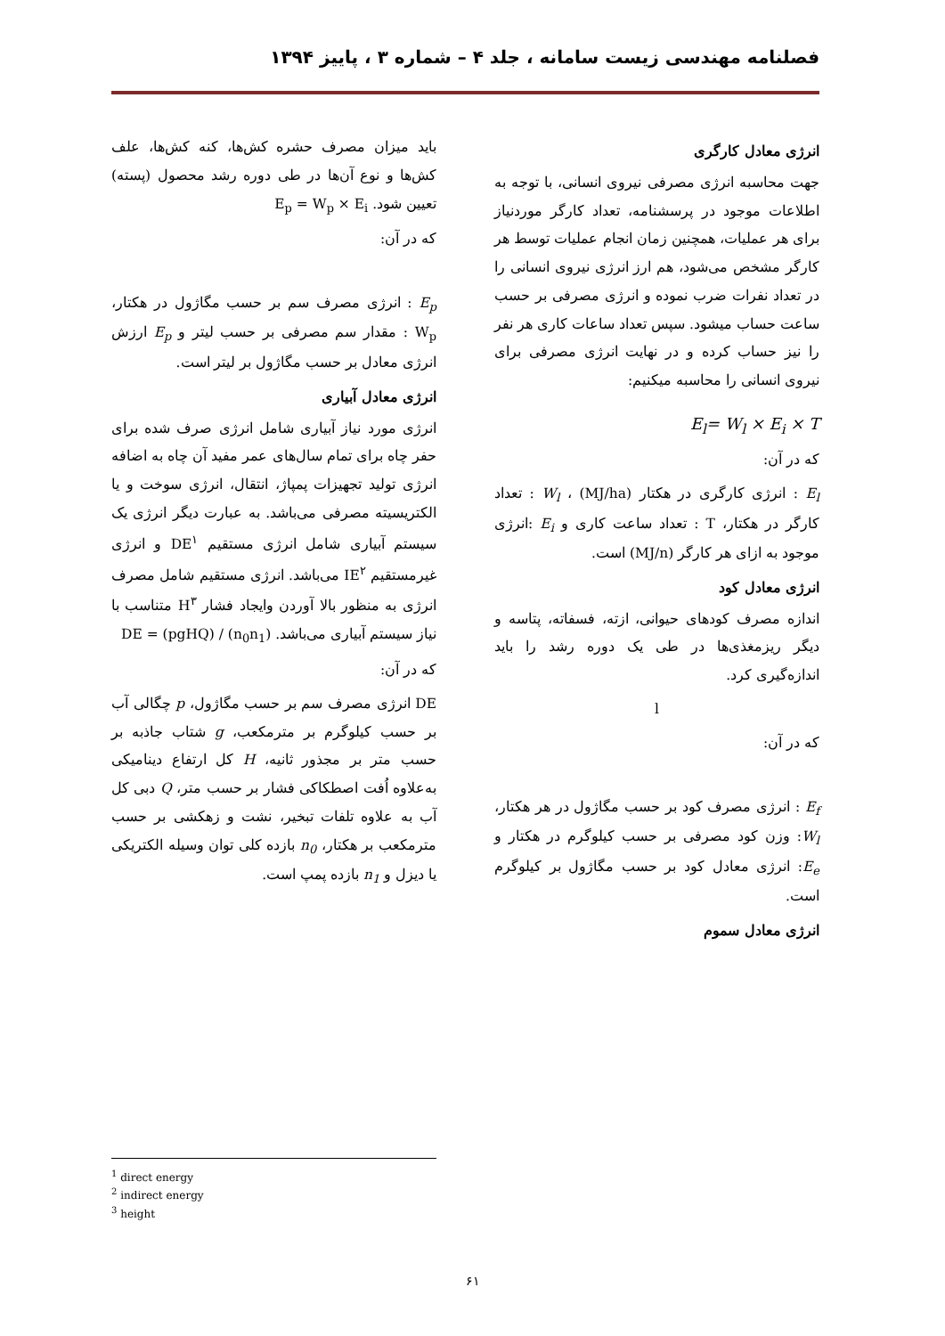فصلنامه مهندسی زیست سامانه ، جلد ۴ – شماره ۳ ، پاییز ۱۳۹۴
انرژی معادل کارگری
جهت محاسبه انرژی مصرفی نیروی انسانی، با توجه به اطلاعات موجود در پرسشنامه، تعداد کارگر موردنیاز برای هر عملیات، همچنین زمان انجام عملیات توسط هر کارگر مشخص می‌شود، هم ارز انرژی نیروی انسانی را در تعداد نفرات ضرب نموده و انرژی مصرفی بر حسب ساعت حساب میشود. سپس تعداد ساعات کاری هر نفر را نیز حساب کرده و در نهایت انرژی مصرفی برای نیروی انسانی را محاسبه میکنیم:
E<sub>l</sub>= W<sub>l</sub> × E<sub>i</sub> × T
که در آن:
E<sub>l</sub> : انرژی کارگری در هکتار (MJ/ha) ، W<sub>l</sub> : تعداد کارگر در هکتار، T : تعداد ساعت کاری و E<sub>i</sub> :انرژی موجود به ازای هر کارگر (MJ/n) است.
انرژی معادل کود
اندازه مصرف کودهای حیوانی، ازته، فسفاته، پتاسه و دیگر ریزمغذی‌ها در طی یک دوره رشد را باید اندازه‌گیری کرد.
l
که در آن:
E<sub>f</sub> : انرژی مصرف کود بر حسب مگاژول در هر هکتار، W<sub>l</sub>: وزن کود مصرفی بر حسب کیلوگرم در هکتار و E<sub>e</sub>: انرژی معادل کود بر حسب مگاژول بر کیلوگرم است.
انرژی معادل سموم
باید میزان مصرف حشره کش‌ها، کنه کش‌ها، علف کش‌ها و نوع آن‌ها در طی دوره رشد محصول (پسته) تعیین شود. E<sub>p</sub> = W<sub>p</sub> × E<sub>i</sub>
که در آن:
E<sub>p</sub> : انرژی مصرف سم بر حسب مگاژول در هکتار، W<sub>p</sub> : مقدار سم مصرفی بر حسب لیتر و E<sub>p</sub> ارزش انرژی معادل بر حسب مگاژول بر لیتر است.
انرژی معادل آبیاری
انرژی مورد نیاز آبیاری شامل انرژی صرف شده برای حفر چاه برای تمام سال‌های عمر مفید آن چاه به اضافه انرژی تولید تجهیزات پمپاژ، انتقال، انرژی سوخت و یا الکتریسیته مصرفی می‌باشد. به عبارت دیگر انرژی یک سیستم آبیاری شامل انرژی مستقیم DE<sup>۱</sup> و انرژی غیرمستقیم IE<sup>۲</sup> می‌باشد. انرژی مستقیم شامل مصرف انرژی به منظور بالا آوردن وایجاد فشار H<sup>۳</sup> متناسب با نیاز سیستم آبیاری می‌باشد. DE = (pgHQ) / (n<sub>0</sub>n<sub>1</sub>)
که در آن:
DE انرژی مصرف سم بر حسب مگاژول، p چگالی آب بر حسب کیلوگرم بر مترمکعب، g شتاب جاذبه بر حسب متر بر مجذور ثانیه، H کل ارتفاع دینامیکی به‌علاوه اُفت اصطکاکی فشار بر حسب متر، Q دبی کل آب به علاوه تلفات تبخیر، نشت و زهکشی بر حسب مترمکعب بر هکتار، n<sub>0</sub> بازده کلی توان وسیله الکتریکی یا دیزل و n<sub>1</sub> بازده پمپ است.
<sup>1</sup> direct energy
<sup>2</sup> indirect energy
<sup>3</sup> height
۶۱